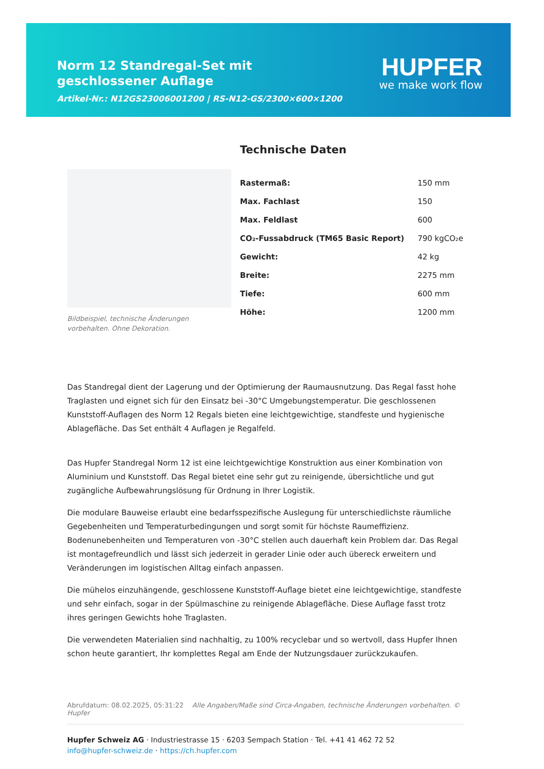Norm 12 Standregal-Set mit geschlossener Auflage
Artikel-Nr.: N12GS23006001200 | RS-N12-GS/2300×600×1200
HUPFER
we make work flow
Bildbeispiel, technische Änderungen vorbehalten. Ohne Dekoration.
Technische Daten
| Rastermaß: | 150 mm |
| Max. Fachlast | 150 |
| Max. Feldlast | 600 |
| CO₂-Fussabdruck (TM65 Basic Report) | 790 kgCO₂e |
| Gewicht: | 42 kg |
| Breite: | 2275 mm |
| Tiefe: | 600 mm |
| Höhe: | 1200 mm |
Das Standregal dient der Lagerung und der Optimierung der Raumausnutzung. Das Regal fasst hohe Traglasten und eignet sich für den Einsatz bei -30°C Umgebungstemperatur. Die geschlossenen Kunststoff-Auflagen des Norm 12 Regals bieten eine leichtgewichtige, standfeste und hygienische Ablagefläche. Das Set enthält 4 Auflagen je Regalfeld.
Das Hupfer Standregal Norm 12 ist eine leichtgewichtige Konstruktion aus einer Kombination von Aluminium und Kunststoff. Das Regal bietet eine sehr gut zu reinigende, übersichtliche und gut zugängliche Aufbewahrungslösung für Ordnung in Ihrer Logistik.
Die modulare Bauweise erlaubt eine bedarfsspezifische Auslegung für unterschiedlichste räumliche Gegebenheiten und Temperaturbedingungen und sorgt somit für höchste Raumeffizienz. Bodenunebenheiten und Temperaturen von -30°C stellen auch dauerhaft kein Problem dar. Das Regal ist montagefreundlich und lässt sich jederzeit in gerader Linie oder auch übereck erweitern und Veränderungen im logistischen Alltag einfach anpassen.
Die mühelos einzuhängende, geschlossene Kunststoff-Auflage bietet eine leichtgewichtige, standfeste und sehr einfach, sogar in der Spülmaschine zu reinigende Ablagefläche. Diese Auflage fasst trotz ihres geringen Gewichts hohe Traglasten.
Die verwendeten Materialien sind nachhaltig, zu 100% recyclebar und so wertvoll, dass Hupfer Ihnen schon heute garantiert, Ihr komplettes Regal am Ende der Nutzungsdauer zurückzukaufen.
Abrufdatum: 08.02.2025, 05:31:22 Alle Angaben/Maße sind Circa-Angaben, technische Änderungen vorbehalten. © Hupfer
Hupfer Schweiz AG · Industriestrasse 15 · 6203 Sempach Station · Tel. +41 41 462 72 52
info@hupfer-schweiz.de · https://ch.hupfer.com